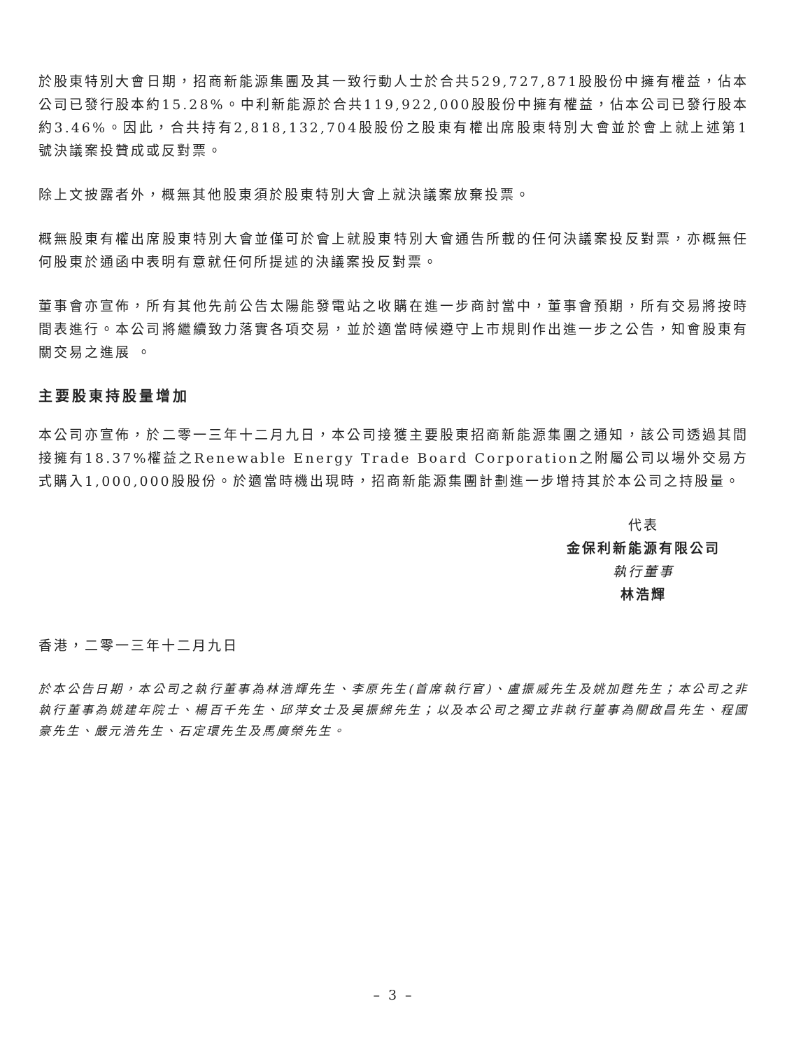於股東特別大會日期，招商新能源集團及其一致行動人士於合共529,727,871股股份中擁有權益，佔本公司已發行股本約15.28%。中利新能源於合共119,922,000股股份中擁有權益，佔本公司已發行股本約3.46%。因此，合共持有2,818,132,704股股份之股東有權出席股東特別大會並於會上就上述第1號決議案投贊成或反對票。
除上文披露者外，概無其他股東須於股東特別大會上就決議案放棄投票。
概無股東有權出席股東特別大會並僅可於會上就股東特別大會通告所載的任何決議案投反對票，亦概無任何股東於通函中表明有意就任何所提述的決議案投反對票。
董事會亦宣佈，所有其他先前公告太陽能發電站之收購在進一步商討當中，董事會預期，所有交易將按時間表進行。本公司將繼續致力落實各項交易，並於適當時候遵守上市規則作出進一步之公告，知會股東有關交易之進展 。
主要股東持股量增加
本公司亦宣佈，於二零一三年十二月九日，本公司接獲主要股東招商新能源集團之通知，該公司透過其間接擁有18.37%權益之Renewable Energy Trade Board Corporation之附屬公司以場外交易方式購入1,000,000股股份。於適當時機出現時，招商新能源集團計劃進一步增持其於本公司之持股量。
代表
金保利新能源有限公司
執行董事
林浩輝
香港，二零一三年十二月九日
於本公告日期，本公司之執行董事為林浩輝先生、李原先生(首席執行官)、盧振威先生及姚加甦先生；本公司之非執行董事為姚建年院士、楊百千先生、邱萍女士及吴振綿先生；以及本公司之獨立非執行董事為關啟昌先生、程國豪先生、嚴元浩先生、石定環先生及馬廣榮先生。
– 3 –